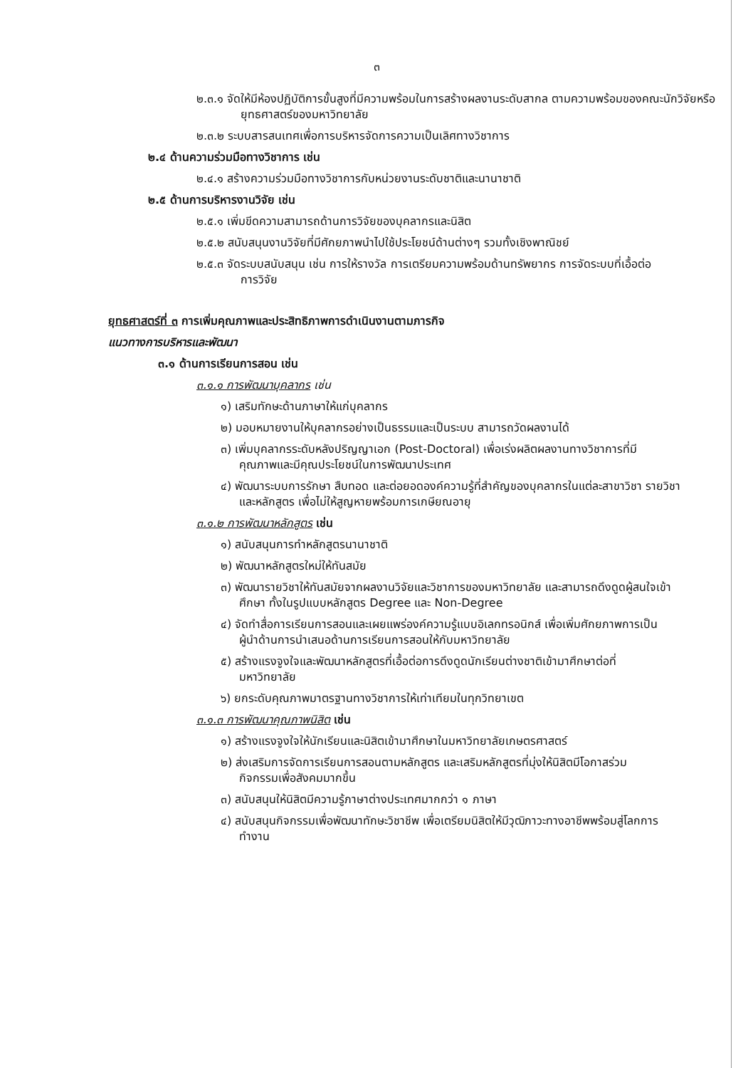๓
๒.๓.๑ จัดให้มีห้องปฏิบัติการขั้นสูงที่มีความพร้อมในการสร้างผลงานระดับสากล ตามความพร้อมของคณะนักวิจัยหรือยุทธศาสตร์ของมหาวิทยาลัย
๒.๓.๒ ระบบสารสนเทศเพื่อการบริหารจัดการความเป็นเลิศทางวิชาการ
๒.๔ ด้านความร่วมมือทางวิชาการ เช่น
๒.๔.๑ สร้างความร่วมมือทางวิชาการกับหน่วยงานระดับชาติและนานาชาติ
๒.๕ ด้านการบริหารงานวิจัย เช่น
๒.๕.๑ เพิ่มขีดความสามารถด้านการวิจัยของบุคลากรและนิสิต
๒.๕.๒ สนับสนุนงานวิจัยที่มีศักยภาพนำไปใช้ประโยชน์ด้านต่างๆ รวมทั้งเชิงพาณิชย์
๒.๕.๓ จัดระบบสนับสนุน เช่น การให้รางวัล การเตรียมความพร้อมด้านทรัพยากร การจัดระบบที่เอื้อต่อการวิจัย
ยุทธศาสตร์ที่ ๓ การเพิ่มคุณภาพและประสิทธิภาพการดำเนินงานตามภารกิจ
แนวทางการบริหารและพัฒนา
๓.๑ ด้านการเรียนการสอน เช่น
๓.๑.๑ การพัฒนาบุคลากร เช่น
๑) เสริมทักษะด้านภาษาให้แก่บุคลากร
๒) มอบหมายงานให้บุคลากรอย่างเป็นธรรมและเป็นระบบ สามารถวัดผลงานได้
๓) เพิ่มบุคลากรระดับหลังปริญญาเอก (Post-Doctoral) เพื่อเร่งผลิตผลงานทางวิชาการที่มีคุณภาพและมีคุณประโยชน์ในการพัฒนาประเทศ
๔) พัฒนาระบบการรักษา สืบทอด และต่อยอดองค์ความรู้ที่สำคัญของบุคลากรในแต่ละสาขาวิชา รายวิชา และหลักสูตร เพื่อไม่ให้สูญหายพร้อมการเกษียณอายุ
๓.๑.๒ การพัฒนาหลักสูตร เช่น
๑) สนับสนุนการทำหลักสูตรนานาชาติ
๒) พัฒนาหลักสูตรใหม่ให้ทันสมัย
๓) พัฒนารายวิชาให้ทันสมัยจากผลงานวิจัยและวิชาการของมหาวิทยาลัย และสามารถดึงดูดผู้สนใจเข้าศึกษา ทั้งในรูปแบบหลักสูตร Degree และ Non-Degree
๔) จัดทำสื่อการเรียนการสอนและเผยแพร่องค์ความรู้แบบอิเลกทรอนิกส์ เพื่อเพิ่มศักยภาพการเป็นผู้นำด้านการนำเสนอด้านการเรียนการสอนให้กับมหาวิทยาลัย
๕) สร้างแรงจูงใจและพัฒนาหลักสูตรที่เอื้อต่อการดึงดูดนักเรียนต่างชาติเข้ามาศึกษาต่อที่มหาวิทยาลัย
๖) ยกระดับคุณภาพมาตรฐานทางวิชาการให้เท่าเทียมในทุกวิทยาเขต
๓.๑.๓ การพัฒนาคุณภาพนิสิต เช่น
๑) สร้างแรงจูงใจให้นักเรียนและนิสิตเข้ามาศึกษาในมหาวิทยาลัยเกษตรศาสตร์
๒) ส่งเสริมการจัดการเรียนการสอนตามหลักสูตร และเสริมหลักสูตรที่มุ่งให้นิสิตมีโอกาสร่วมกิจกรรมเพื่อสังคมมากขึ้น
๓) สนับสนุนให้นิสิตมีความรู้ภาษาต่างประเทศมากกว่า ๑ ภาษา
๔) สนับสนุนกิจกรรมเพื่อพัฒนาทักษะวิชาชีพ เพื่อเตรียมนิสิตให้มีวุฒิภาวะทางอาชีพพร้อมสู่โลกการทำงาน